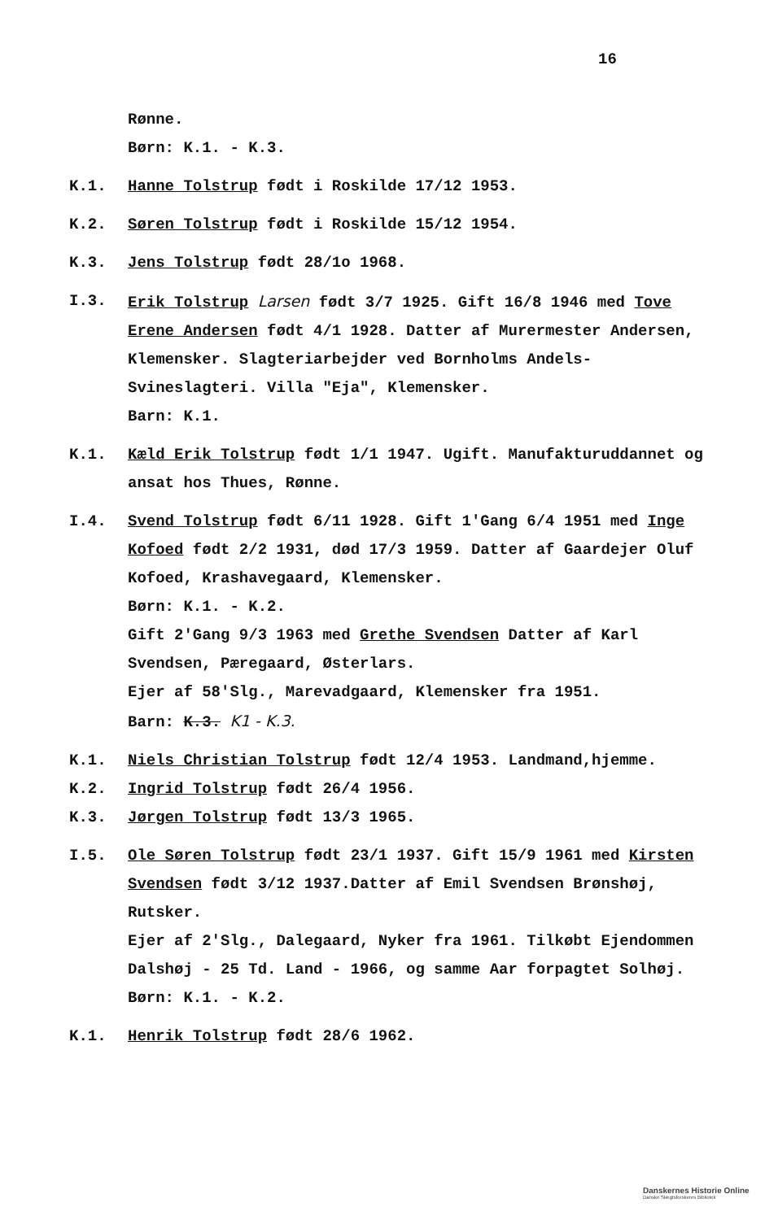16
Rønne.
Børn: K.1. - K.3.
K.1. Hanne Tolstrup født i Roskilde 17/12 1953.
K.2. Søren Tolstrup født i Roskilde 15/12 1954.
K.3. Jens Tolstrup født 28/1o 1968.
I.3. Erik Tolstrup Larsen født 3/7 1925. Gift 16/8 1946 med Tove Erene Andersen født 4/1 1928. Datter af Murermester Andersen, Klemensker. Slagteriarbejder ved Bornholms Andels- Svineslagteri. Villa "Eja", Klemensker.
Barn: K.1.
K.1. Kæld Erik Tolstrup født 1/1 1947. Ugift. Manufakturuddannet og ansat hos Thues, Rønne.
I.4. Svend Tolstrup født 6/11 1928. Gift 1'Gang 6/4 1951 med Inge Kofoed født 2/2 1931, død 17/3 1959. Datter af Gaardejer Oluf Kofoed, Krashavegaard, Klemensker.
Børn: K.1. - K.2.
Gift 2'Gang 9/3 1963 med Grethe Svendsen Datter af Karl Svendsen, Pæregaard, Østerlars.
Ejer af 58'Slg., Marevadgaard, Klemensker fra 1951.
Barn: K.3. K1 - K.3.
K.1. Niels Christian Tolstrup født 12/4 1953. Landmand,hjemme.
K.2. Ingrid Tolstrup født 26/4 1956.
K.3. Jørgen Tolstrup født 13/3 1965.
I.5. Ole Søren Tolstrup født 23/1 1937. Gift 15/9 1961 med Kirsten Svendsen født 3/12 1937.Datter af Emil Svendsen Brønshøj, Rutsker.
Ejer af 2'Slg., Dalegaard, Nyker fra 1961. Tilkøbt Ejendommen Dalshøj - 25 Td. Land - 1966, og samme Aar forpagtet Solhøj.
Børn: K.1. - K.2.
K.1. Henrik Tolstrup født 28/6 1962.
Danskernes Historie Online
Danske Slægtsforskeres Bibliotek